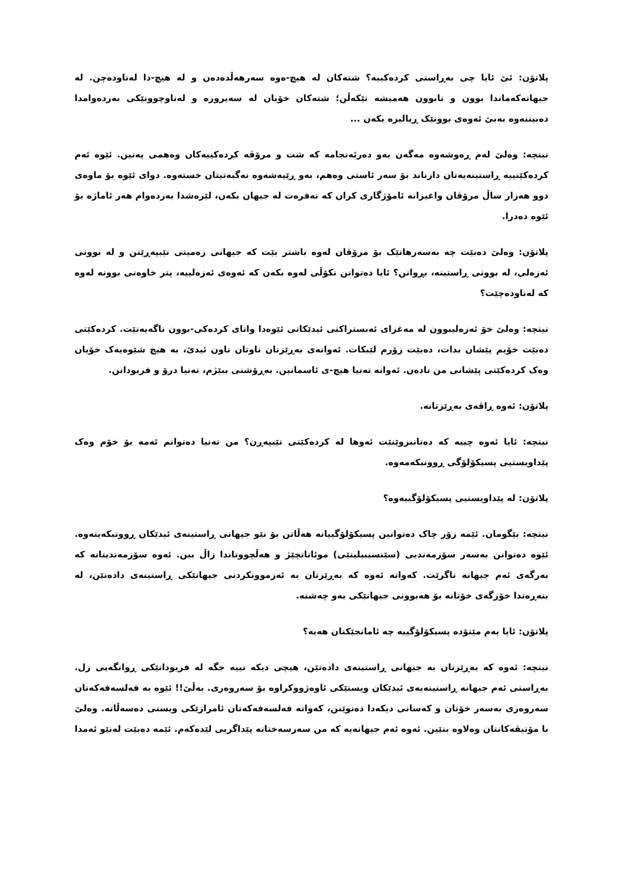پلاتۆن: ئێ ئایا چی بەڕاستی کردەکییە؟ شتەکان لە هیچ-ەوە سەرهەڵدەدەن و لە هیچ-دا لەناودەچن. لە جیهانەکەماندا بوون و نابوون هەمیشە تێکەڵن؛ شتەکان خۆیان لە سەیرورە و لەناوچوونێکی بەردەوامدا دەبیننەوە بەبێ ئەوەی بوونێک ڕیالیزە بکەن ...
نیتچە: وەلێ لەم ڕەوشەوە مەگەن بەو دەرئەنجامە کە شت و مرۆڤە کردەکییەکان وەهمی پەتین. ئێوە ئەم کردەکێتییە ڕاستینەیەتان دازناند بۆ سەر ئاستی وەهم، بەو ڕێیەشەوە نەگبەتیتان خستەوە. دوای ئێوە بۆ ماوەی دوو هەزار ساڵ مرۆڤان واعیزانە ئامۆژگاری کران کە نەفرەت لە جیهان بکەن، لێرەشدا بەردەوام هەر ئاماژە بۆ ئێوە دەدرا.
پلاتۆن: وەلێ دەبێت چە بەسەرهاتێک بۆ مرۆڤان لەوە باشتر بێت کە جیهانی زەمینی تێبپەڕێنن و لە بوونی ئەزەلی، لە بوونی ڕاستینە، بڕوانن؟ ئایا دەتوانن نکۆڵی لەوە بکەن کە ئەوەی ئەزەلییە، پتر خاوەنی بوونە لەوە کە لەناودەچێت؟
نیتچە: وەلێ خۆ ئەزەلیبوون لە مەغزای ئەبستراکتی ئیدێکانی ئێوەدا واتای کردەکی-بوون ناگەیەنێت. کردەکێتی دەبێت خۆیم پێشان بدات، دەبێت زۆرم لێبکات. ئەوانەی بەڕێزتان ناوتان ناون ئیدێ، بە هیچ شێوەیەک خۆیان وەک کردەکێتی پێشانی من نادەن. ئەوانە تەنیا هیچ-ی ئاسمانین. بەڕۆشنی ببێژم، تەنیا درۆ و فریودانن.
پلاتۆن: ئەوە ڕاڤەی بەڕێزتانە.
نیتچە: ئایا ئەوە چییە کە دەتانبزوێنێت ئەوها لە کردەکێتی تێبپەڕن؟ من تەنیا دەتوانم ئەمە بۆ خۆم وەک پێداویستیی پسیکۆلۆگی ڕوونبکەمەوە.
پلاتۆن: لە پێداویستیی پسیکۆلۆگییەوە؟
نیتچە: بێگومان. ئێمە زۆر چاک دەتوانین پسیکۆلۆگییانە هەڵاتن بۆ نێو جیهانی ڕاستینەی ئیدێکان ڕوونبکەینەوە. ئێوە دەتوانن بەسەر سۆزمەندیی (سێنسیبیلیتێی) موئاناتچێژ و هەڵچووتاندا زاڵ ببن. ئەوە سۆزمەندیتانە کە بەرگەی ئەم جیهانە ناگرێت. کەواتە ئەوە کە بەڕێزتان بە ئەزموونکردنی جیهانێکی ڕاستینەی دادەنێن، لە بنەڕەتدا خۆزگەی خۆتانە بۆ هەبوونی جیهانێکی بەو چەشنە.
پلاتۆن: ئایا بەم مێتۆدە پسیکۆلۆگییە چە ئامانجێکتان هەیە؟
نیتچە: ئەوە کە بەڕێزتان بە جیهانی ڕاستینەی دادەنێن، هیچی دیکە نییە جگە لە فریودانێکی ڕوانگەیی زل. بەڕاستی ئەم جیهانە ڕاستینەیەی ئیدێکان ویستێکی ئاوەژووکراوە بۆ سەروەری. بەڵێ!! ئێوە بە فەلسەفەکەتان سەروەری بەسەر خۆتان و کەسانی دیکەدا دەنوێنن، کەواتە فەلسەفەکەتان ئامرازێکی ویستی دەسەڵاتە. وەلێ با مۆتیڤەکانتان وەلاوە بنێین. ئەوە ئەم جیهانەیە کە من سەرسەختانە پێداگریی لێدەکەم. ئێمە دەبێت لەنێو ئەمدا